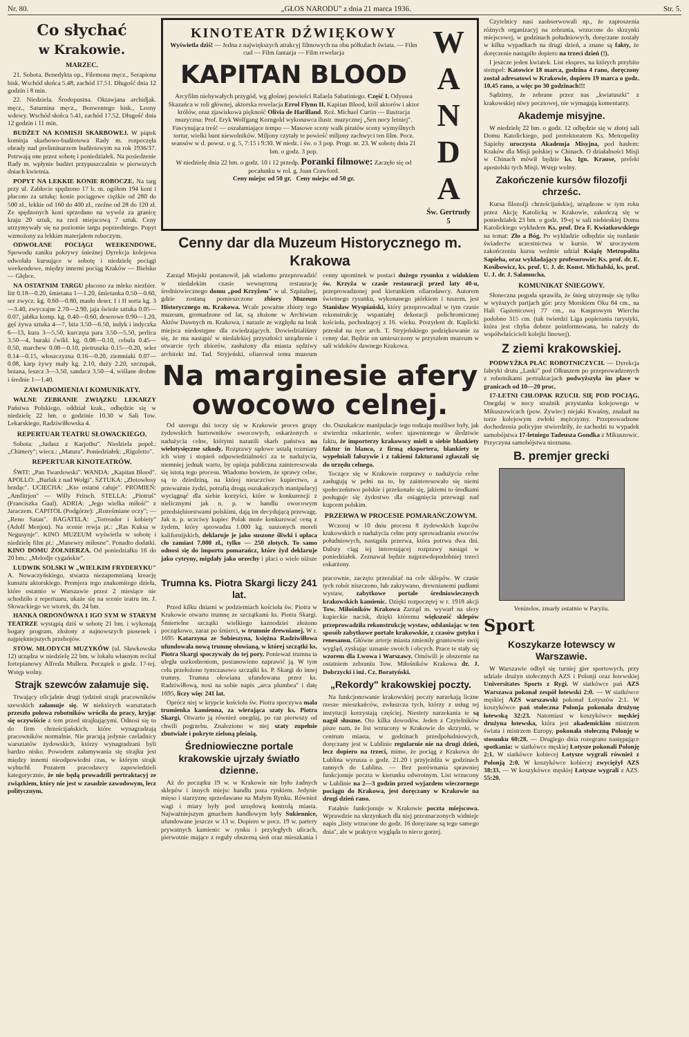Nr. 80. „GŁOS NARODU" z dnia 21 marca 1936. Str. 5.
Co słychać
w Krakowie.
MARZEC.
21. Sobota. Benedykta op., Filemona męcz., Serapiona bisk. Wschód słońca 5.48, zachód 17.51. Długość dnia 12 godzin i 8 min.
22. Niedziela. Środopustna. Oktawjana archidjak. męcz., Saturnina męcz., Benwentego bisk., Leony wdowy. Wschód słońca 5.41, zachód 17.52. Długość dnia 12 godzin i 11 min.
BUDŻET NA KOMISJI SKARBOWEJ. W piątek komisja skarbowo-budżetowa Rady m. rozpoczęła obrady nad preliminarzem budżetowym na rok 1936/37. Potrwają one przez sobotę i poniedziałek. Na posiedzenie Rady m. wpłynie budżet przypuszczalnie w pierwszych dniach kwietnia.
POPYT NA LEKKIE KONIE ROBOCZE. Na targ przy ul. Zabłocie spędzono 17 b. m. ogółem 194 koni i płacono za sztukę: konie pociągowe ciężkie od 280 do 500 zł., lekkie od 160 do 400 zł., rzeźne od 28 do 120 zł. Ze spędzonych koni sprzedano na wywóz za granicę kraju 20 sztuk, na rzeź miejscową 7 sztuk. Ceny utrzymywały się na poziomie targu poprzedniego. Popyt wzmożony za lekkim materjałem roboczym.
ODWOŁANE POCIĄGI WEEKENDOWE. Spowodu zaniku pokrywy śnieżnej Dyrekcja kolejowa odwołała kursujące w sobotę i niedzielę pociągi weekendowe, między innemi pociąg Kraków — Bielsko — Głębce.
NA OSTATNIM TARGU płacono za mleko niezbier. litr 0.18—0.20, śmietana 1—1.20, śmietanka 0.50—0.60, ser zwycz. kg. 0.60—0.80, masło deser. I i II sorta kg. 3—3.40, zwyczajne 2.70—2.90, jaja świeże sztuka 0.05—0.07, jabłka komp. kg. 0.40—0.60, deserowe 0.90—1.20, gęś żywa sztuka 4—7, bita 3.50—6.50, indyk i indyczka 6—13, kura 3—5.50, kurczęta para 3.50—5.50, perlica 3.50—4, buraki ćwikł. kg. 0.08—0.10, cebula 0.45—0.50, marchew 0.08—0.10, pietruszka 0.15—0.20, seler 0.14—0.15, włoszczyzna 0.16—0.20, ziemniaki 0.07—0.08, karp żywy mały kg. 2.10, duży 2.20, szczupak, brzana, leszcz 3—3.50, sandacz 3.50—4, wiślane drobne i średnie 1—1.40.
ZAWIADOMIENIA I KOMUNIKATY.
WALNE ZEBRANIE ZWIĄZKU LEKARZY Państwa Polskiego, oddział krak., odbędzie się w niedzielę 22 bm. o godzinie 10.30 w Sali Tow. Lekarskiego, Radziwiłłowska 4.
REPERTUAR TEATRU SŁOWACKIEGO.
Sobota: „Judasz z Karjothu". Niedziela popoł.: „Chimery"; wiecz.: „Matura". Poniedziałek: „Rigoletto".
REPERTUAR KINOTEATRÓW.
ŚWIT: „Pan Twardowski". WANDA: „Kapitan Blood". APOLLO: „Burlak z nad Wołgi". SZTUKA: „Złotowłosy brzdąc". UCIECHA: „Kto ostatni całuje". PROMIEŃ: „Amfitrjon" — Willy Fritsch. STELLA: „Piotruś" (Franciszka Gaal). ADRIA: „Jego wielka miłość" z Jaraczem. CAPITOL (Podgórze): „Roześmiane oczy"; — „Reno Satan". BAGATELA: „Torreador i kobiety" (Adolf Menjou). Na scenie rewja pt.: „Ras Kuksa w Negusynje". KINO MUZEUM wyświetla w sobotę i niedzielę film pt.: „Manewry miłosne". Ponadto dodatki. KINO DOMU ŻOŁNIERZA. Od poniedziałku 16 do 20 bm.: „Melodje cygańskie".
LUDWIK SOLSKI W „WIELKIM FRYDERYKU" A. Nowaczyńskiego, stwarza niezapomnianą kreację kunsztu aktorskiego. Premjera tego znakomitego dzieła, które ostatnio w Warszawie przez 2 miesiące nie schodziło z repertuaru, ukaże się na scenie teatru im. J. Słowackiego we wtorek, dn. 24 bm.
HANKA ORDONÓWNA I IGO SYM W STARYM TEATRZE wystąpią dziś w sobotę 21 bm. i wykonają bogaty program, złożony z najnowszych piosenek i najpiękniejszych przebojów.
STOW. MŁODYCH MUZYKÓW (ul. Sławkowska 12) urządza w niedzielę 22 bm. w lokalu własnym recital fortepianowy Alfreda Mullera. Początek o godz. 17-tej. Wstęp wolny.
Strajk szewców załamuje się.
Trwający oficjalnie drugi tydzień strajk pracowników szewskich załamuje się. W niektórych warsztatach przeszło połowa robotników wróciła do pracy, kryjąc się oczywiście z tem przed strajkującymi. Odnosi się to do firm chrześcijańskich, które wynagradzają pracowników normalnie. Nie pracują jedynie czeladnicy warsztatów żydowskich, którzy wynagradzani byli bardzo nisko. Powodem załamywania się strajku jest między innemi nieodpowiedni czas, w którym strajk wybuchł. Pozatem pracodawcy zapowiedzieli kategorycznie, że nie będą prowadzili pertraktacyj ze związkiem, który nie jest w zasadzie zawodowym, lecz politycznym.
KINOTEATR DŹWIĘKOWY
Wyświetla dziś! — Jedna z największych atrakcyj filmowych na obu półkulach świata. — Film cud — Film fantazja — Film rewelacja
KAPITAN BLOOD
Arcyfilm niebywałych przygód, wg głośnej powieści Rafaela Sabatiniego. Część I. Odyssea Skazańca w roli głównej, aktorska rewelacja Errol Flynn II. Kapitan Blood, król aktorów i aktor królów, oraz zjawiskowa piękność Olivia de Harilland. Reż. Michael Curtin — Ilustracja muzyczna: Prof. Eryk Wolfgang Korngold wykonawca ilustr. muzycznej „Sen nocy letniej". Fascynująca treść — oszałamiające tempo — Masowe sceny walk piratów sceny wymyślnych tortur, wielki bunt niewolników. Miljony czytały te powieść miljony zachwyci ten film. Pocz. seansów w d. powsz. o g. 5, 7:15 i 9:30. W niedz. i św. o 3 pop. Progr. nr. 23. W sobotę dnia 21 bm. o godz. 3 pop.
W niedzielę dnia 22 bm. o godz. 10 i 12 przedp. Poranki filmowe: Zaczęło się od pocałunku w rol. g. Joan Crawford.
Ceny miejsc od 50 gr. Ceny miejsc od 50 gr.
W A N D A
Św. Gertrudy 5
Cenny dar dla Muzeum Historycznego m. Krakowa
Zarząd Miejski postanowił, jak wiadomo przeprowadzić w niedalekim czasie wewnętrzną restaurację średniowiecznego domu „pod Krzyżem" w ul. Szpitalnej, gdzie zostaną pomieszczone zbiory Muzeum Historycznego m. Krakowa. Wcale poważne zbiory tego muzeum, gromadzone od lat, są złożone w Archiwum Aktów Dawnych m. Krakowa, i narazie ze względu na brak miejsca niedostępne dla zwiedzających. Dowiedzialiśmy się, że ma nastąpić w niedalekiej przyszłości urządzenie i otwarcie tych zbiorów, zasłużony dla miasta sędziwy architekt inż. Tad. Stryjeński, ofiarował temu muzeum cenny upominek w postaci dużego rysunku z widokiem św. Krzyża w czasie restauracji przed laty 40-u, przeprowadzonej pod kierunkiem ofiarodawcy. Autorem świetnego rysunku, wykonanego piórkiem i tuszem, jest Stanisław Wyspiański, który przeprowadzał w tym czasie rekonstrukcję wspaniałej dekoracji polichromicznej kościoła, pochodzącej z 16. wieku. Prezydent dr. Kaplicki przesłał na ręce arch. T. Stryjeńskiego podziękowanie za cenny dar. Będzie on umieszczony w przyszłem muzeum w sali widoków dawnego Krakowa.
Na marginesie afery
owocowo celnej.
Od szeregu dni toczy się w Krakowie proces grupy żydowskich hurtowników owocowych, oskarżonych o nadużycia celne, którymi narazili skarb państwa na wielotysięczne szkody. Rozprawy sądowe ustalą rozmiary ich winy i stopień odpowiedzialności za te nadużycia, niemniej jednak warto, by opinja publiczna zainteresowała się istotą tego procesu. Wiadomo bowiem, że sprawy celne, są to dziedziną, na której nieuczciwe kupiectwo, a przeważnie żydzi, potrafią drogą oszukańczych manipulacyj wyciągnąć dla siebie korzyści, które w konkurencji z nielicznymi jak n. p. w handlu owocowym przedsiębiorstwami polskimi, dają im decydującą przewagę. Jak n. p. uczciwy kupiec Polak może konkurować ceną z żydem, który sprowadza 1.000 kg. suszonych moreli kalifornijskich, deklaruje je jako suszone śliwki i opłaca cło zamiast 7.000 zł., tylko — 250 złotych. To samo odnosi się do importu pomarańcz, które żyd deklaruje jako cytryny, migdały jako orzechy i płaci o wiele niższe cło. Oszukańcze manipulacje tego rodzaju możliwe były, jak stwierdza oskarżenie, wobec ujawnionego w śledztwie faktu, że importerzy krakowscy mieli u siebie blankiety faktur in blanco, z firmą eksportera, blankiety te wypełniali fałszywie i z takiemi fakturami zgłaszali się do urzędu celnego.
Toczące się w Krakowie rozprawy o nadużycia celne zasługują w pełni na to, by zainteresowało się niemi społeczeństwo polskie i przekonało się, jakiemi to środkami posługuje się żydostwo dla osiągnięcia przewagi nad kupcem polskim.
PRZERWA W PROCESIE POMARAŃCZOWYM.
Wczoraj w 10 dniu procesu 8 żydowskich kupców krakowskich o nadużycia celne przy sprowadzaniu owoców południowych, nastąpiła przerwa, która potrwa dwa dni. Dalszy ciąg tej interesującej rozprawy nastąpi w poniedziałek. Zeznawał będzie najprawdopodobniej trzeci oskarżony.
Trumna ks. Piotra Skargi liczy 241 lat.
Przed kilku dniami w podziemiach kościoła św. Piotra w Krakowie otwarto trumnę ze szczątkami ks. Piotra Skargi. Śmiertelne szczątki wielkiego kaznodziei złożono początkowo, zaraz po śmierci, w trumnie drewnianej. W r. 1695 Katarzyna ze Sobieszyna, księżna Radziwiłłowa ufundowała nową trumnę ołowianą, w której szczątki ks. Piotra Skargi spoczywały do tej pory. Ponieważ trumna ta uległa uszkodzeniom, postanowiono naprawić ją. W tym celu przełożono tymczasowo szczątki ks. P. Skargi do innej trumny. Trumna ołowiana ufundowana przez ks. Radziwiłłową, nosi na sobie napis „arca plumbea" i datę 1695, liczy więc 241 lat.
Oprócz niej w krypcie kościoła św. Piotra spoczywa mała trumienka kamienna, za wierająca szaty ks. Piotra Skargi. Otwarto ją również onegdaj, po raz pierwszy od chwili pogrzebu. Znaleziono w niej szaty zupełnie zbutwiałe i pokryte zieloną pleśnią.
Średniowieczne portale krakowskie ujrzały światło dzienne.
Aż do początku 19 w. w Krakowie nie było żadnych sklepów i innych miejsc handlu poza rynkiem. Jedynie mięso i starzyznę sprzedawano na Małym Rynku. Również wagi i miary były pod urzędową kontrolą miasta. Najważniejszym gmachem handlowym były Sukiennice, ufundowane jeszcze w 13 w. Dopiero w pocz. 19 w. partery prywatnych kamienic w rynku i przyległych ulicach, pierwotnie mające z reguły obszerną sień oraz mieszkania i pracownie, zaczęto przerabiać na cele sklepów. W czasie tych robót niszczono, lub zakrywano, drewnianemi pudłami wystaw, zabytkowe portale średniowiecznych krakowskich kamienic. Dzięki rozpoczętej w r. 1918 akcji Tow. Miłośników Krakowa Zarząd m. wywarł na sfery kupieckie nacisk, dzięki któremu większość sklepów przeprowadziła rekonstrukcję wystaw, odsłaniając w ten sposób zabytkowe portale krakowskie, z czasów gotyku i renesansu. Główne arterje miasta zmieniły gruntownie swój wygląd, zyskując uznanie swoich i obcych. Prace te stały się wzorem dla Lwowa i Warszawy. Omówili je obszernie na ostatniem zebraniu Tow. Miłośników Krakowa dr. J. Dobrzycki i inż. Cz. Boratyński.
„Rekordy" krakowskiej poczty.
Na funkcjonowanie krakowskiej poczty narzekają liczne rzesze mieszkańców, zwłaszcza tych, którzy z usług tej instytucji korzystają częściej. Niestety narzekania te są nagół słuszne. Oto kilka dowodów. Jeden z Czytelników pisze nam, że list wrzucony w Krakowie do skrzynki, w centrum miasta, w godzinach przedpołudniowych, doręczany jest w Lublinie regularnie nie na drugi dzień, lecz dopiero na trzeci, mimo, że pociąg z Krakowa do Lublina wyrusza o godz. 21.20 i przyjeżdża w godzinach rannych do Lublina. — Bez porównania sprawniej funkcjonuje poczta w kierunku odwrotnym. List wrzucony w Lublinie na 2—3 godzin przed wyjazdem wieczornego pociągu do Krakowa, jest doręczany w Krakowie na drugi dzień rano.
Fatalnie funkcjonuje w Krakowie poczta miejscowa. Wprawdzie na skrzynkach dla niej przeznaczonych widnieje napis „listy wrzucone do godz. 16 doręczane są tego samego dnia", ale w praktyce wygląda to nieco gorzej.
Czytelnicy nasi zaobserwowali np., że zaproszenia różnych organizacyj na zebrania, wrzucone do skrzynki miejscowej, w godzinach południowych, doręczane zostały w kilku wypadkach na drugi dzień, a znane są fakty, że doręczenie nastąpiło dopiero na trzeci dzień (!).
I jeszcze jeden kwiatek. List ekspres, na których przybito stempel: Katowice 18 marca, godzina 4 rano, doręczony został adresatowi w Krakowie, dopiero 19 marca o godz. 10.45 rano, a więc po 30 godzinach!!!
Sądzimy, że zebrane przez nas „kwiatuszki" z krakowskiej niwy pocztowej, nie wymagają komentarzy.
Akademje misyjne.
W niedzielę 22 bm. o godz. 12 odbędzie się w złotej sali Domu Katolickiego, pod protektoratem Ks. Metropolity Sapiehy uroczysta Akademja Misyjna, pod hasłem: Kraków dla Misji polskiej w Chinach. O działalności Misji w Chinach mówił będzie ks. Ign. Krause, prefekt apostolski tych Misji. Wstęp wolny.
Zakończenie kursów filozofji chrześc.
Kursa filozofji chrześcijańskiej, urządzone w tym roku przez Akcję Katolicką w Krakowie, zakończą się w poniedziałek 23 bm. o godz. 19-ej w sali niebieskiej Domu Katolickiego wykładem Ks. prof. Dra F. Kwiatkowskiego na temat: Zło a Bóg. Po wykładzie odbędzie się rozdanie świadectw uczestnictwa w kursie. W uroczystem zakończeniu kursu weźmie udział Książę Metropolita Sapieha, oraz wykładający profesorowie: Ks. prof. dr. E. Kosibowicz, ks. prof. U. J. dr. Konst. Michalski, ks. prof. U. J. dr. J. Salamucha.
KOMUNIKAT ŚNIEGOWY.
Słoneczna pogoda sprawiła, że śnieg utrzymuje się tylko w wyższych partjach gór: przy Morskiem Oku 84 cm., na Hali Gąsienicowej 77 cm., na Kasprowym Wierchu podobno 315 cm. (tak twierdzi Liga popierania turystyki, która jest chyba dobrze poinformowana, bo należy do współwłaścicieli kolejki linowej).
Z ziemi krakowskiej.
PODWYŻKA PŁAC ROBOTNICZYCH. — Dyrekcja fabryki drutu „Laski" pod Olkuszem po przeprowadzonych z robotnikami pertraktacjach podwyższyła im płace w granicach od 10—20 proc.
17-LETNI CHŁOPAK RZUCIŁ SIĘ POD POCIĄG. Onegdaj w nocy strażnik przystanku kolejowego w Mikuszowicach (pow. Żywiec) niejaki Kwaśny, znalazł na torze kolejowym zwłoki mężczyzny. Przeprowadzone dochodzenia policyjne stwierdziły, że zachodzi tu wypadek samobójstwa 17-letniego Tadeusza Gondka z Mikuszowic. Przyczyna samobójstwa nieznana.
B. premjer grecki
Venizelos, zmarły ostatnio w Paryżu.
Sport
Koszykarze łotewscy w Warszawie.
W Warszawie odbył się turniej gier sportowych, przy udziale drużyn stołecznych AZS i Polonji oraz łotewskiej Universitates Sports z Rygi. W siatkówce pań AZS Warszawa pokonał zespół łotewski 2:0. — W siatkówce męskiej AZS warszawski pokonał Łotyszów 2:1. W koszykówce pań stołeczna Polonja pokonała drużynę łotewską 32:23. Natomiast w koszykówce męskiej drużyna łotewska, która jest akademickim mistrzem świata i mistrzem Europy, pokonała stołeczną Polonję w stosunku 60:28. — Drugiego dnia rozegrano następujące spotkania: w siatkówce męskiej Łotysze pokonali Polonję 2:1. W siatkówce kobiecej Łotysze wygrali również z Polonją 2:0. W koszykówce kobiecej zwyciężył AZS 38:33. — W koszykówce męskiej Łotysze wygrali z AZS. 55:20.